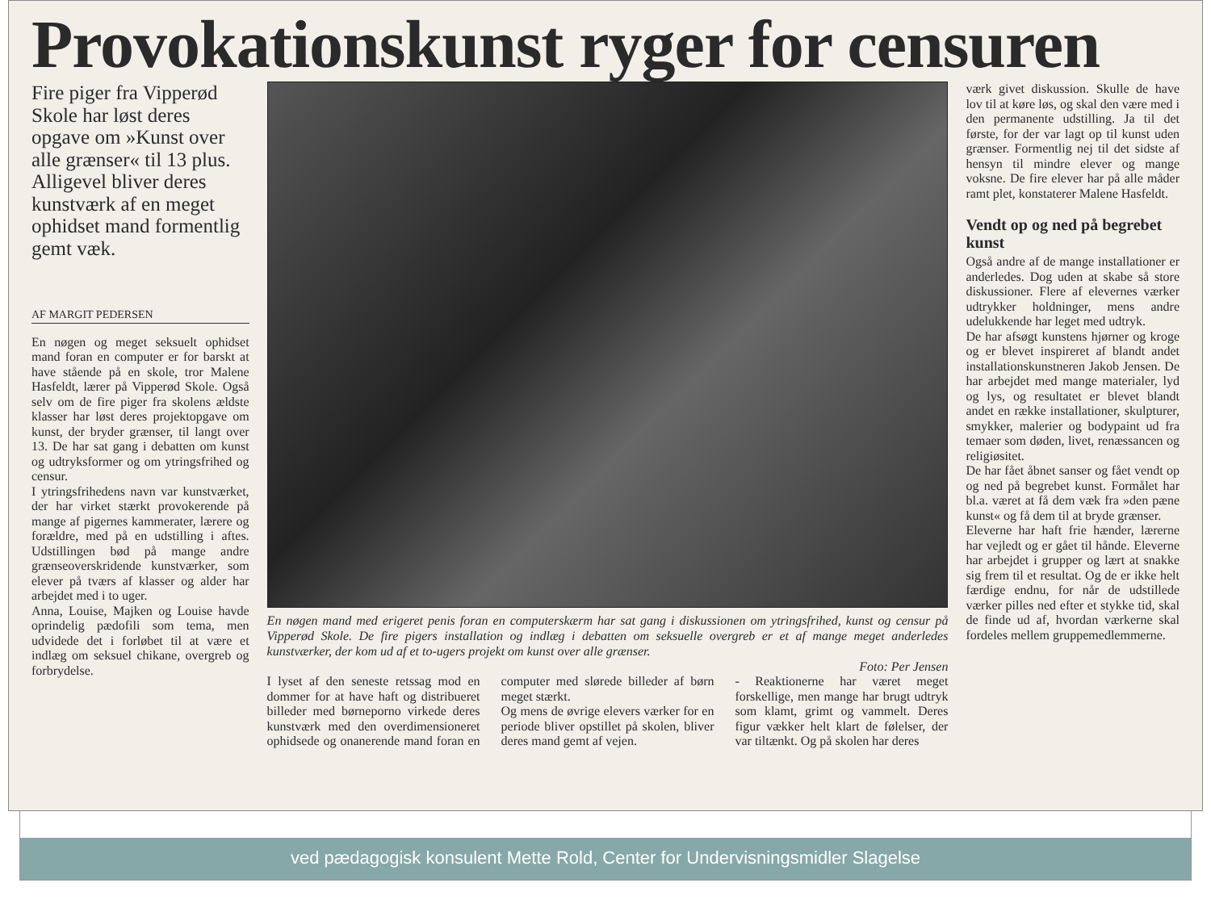Provokationskunst ryger for censuren
Fire piger fra Vipperød Skole har løst deres opgave om »Kunst over alle grænser« til 13 plus. Alligevel bliver deres kunstværk af en meget ophidset mand formentlig gemt væk.
AF MARGIT PEDERSEN
En nøgen og meget seksuelt ophidset mand foran en computer er for barskt at have stående på en skole, tror Malene Hasfeldt, lærer på Vipperød Skole. Også selv om de fire piger fra skolens ældste klasser har løst deres projektopgave om kunst, der bryder grænser, til langt over 13. De har sat gang i debatten om kunst og udtryksformer og om ytringsfrihed og censur.
I ytringsfrihedens navn var kunstværket, der har virket stærkt provokerende på mange af pigernes kammerater, lærere og forældre, med på en udstilling i aftes. Udstillingen bød på mange andre grænseoverskridende kunstværker, som elever på tværs af klasser og alder har arbejdet med i to uger.
Anna, Louise, Majken og Louise havde oprindelig pædofili som tema, men udvidede det i forløbet til at være et indlæg om seksuel chikane, overgreb og forbrydelse.
En nøgen mand med erigeret penis foran en computerskærm har sat gang i diskussionen om ytringsfrihed, kunst og censur på Vipperød Skole. De fire pigers installation og indlæg i debatten om seksuelle overgreb er et af mange meget anderledes kunstværker, der kom ud af et to-ugers projekt om kunst over alle grænser.
Foto: Per Jensen
I lyset af den seneste retssag mod en dommer for at have haft og distribueret billeder med børneporno virkede deres kunstværk med den overdimensioneret ophidsede og onanerende mand foran en computer med slørede billeder af børn meget stærkt.
Og mens de øvrige elevers værker for en periode bliver opstillet på skolen, bliver deres mand gemt af vejen.
- Reaktionerne har været meget forskellige, men mange har brugt udtryk som klamt, grimt og vammelt. Deres figur vækker helt klart de følelser, der var tiltænkt. Og på skolen har deres
værk givet diskussion. Skulle de have lov til at køre løs, og skal den være med i den permanente udstilling. Ja til det første, for der var lagt op til kunst uden grænser. Formentlig nej til det sidste af hensyn til mindre elever og mange voksne. De fire elever har på alle måder ramt plet, konstaterer Malene Hasfeldt.
Vendt op og ned på begrebet kunst
Også andre af de mange installationer er anderledes. Dog uden at skabe så store diskussioner. Flere af elevernes værker udtrykker holdninger, mens andre udelukkende har leget med udtryk.
De har afsøgt kunstens hjørner og kroge og er blevet inspireret af blandt andet installationskunstneren Jakob Jensen. De har arbejdet med mange materialer, lyd og lys, og resultatet er blevet blandt andet en række installationer, skulpturer, smykker, malerier og bodypaint ud fra temaer som døden, livet, renæssancen og religiøsitet.
De har fået åbnet sanser og fået vendt op og ned på begrebet kunst. Formålet har bl.a. været at få dem væk fra »den pæne kunst« og få dem til at bryde grænser.
Eleverne har haft frie hænder, lærerne har vejledt og er gået til hånde. Eleverne har arbejdet i grupper og lært at snakke sig frem til et resultat. Og de er ikke helt færdige endnu, for når de udstillede værker pilles ned efter et stykke tid, skal de finde ud af, hvordan værkerne skal fordeles mellem gruppemedlemmerne.
ved pædagogisk konsulent Mette Rold, Center for Undervisningsmidler Slagelse